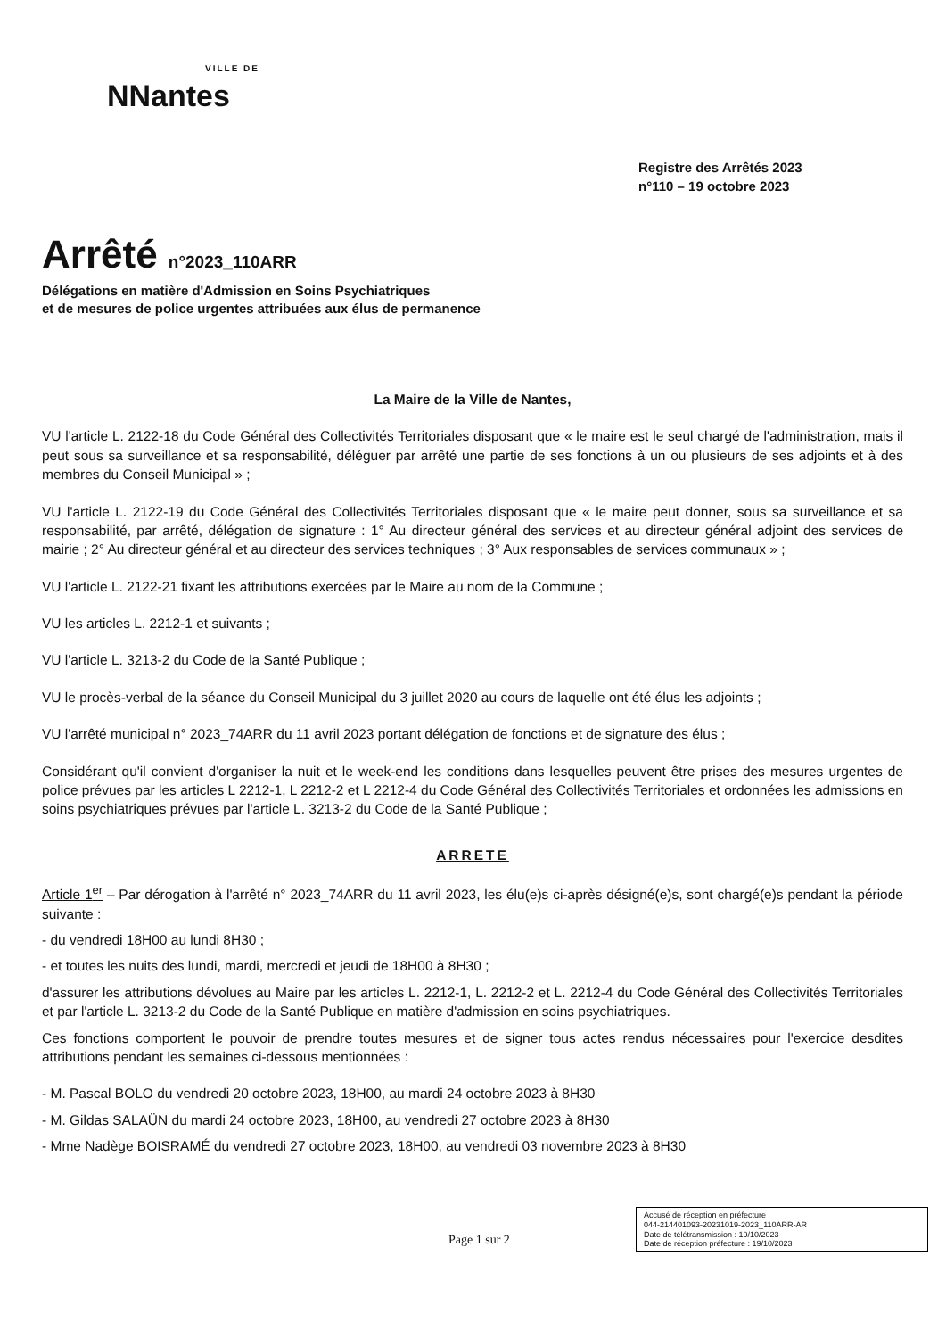VILLE DE
NNantes
Registre des Arrêtés 2023
n°110 – 19 octobre 2023
Arrêté n°2023_110ARR
Délégations en matière d'Admission en Soins Psychiatriques
et de mesures de police urgentes attribuées aux élus de permanence
La Maire de la Ville de Nantes,
VU l'article L. 2122-18 du Code Général des Collectivités Territoriales disposant que « le maire est le seul chargé de l'administration, mais il peut sous sa surveillance et sa responsabilité, déléguer par arrêté une partie de ses fonctions à un ou plusieurs de ses adjoints et à des membres du Conseil Municipal » ;
VU l'article L. 2122-19 du Code Général des Collectivités Territoriales disposant que « le maire peut donner, sous sa surveillance et sa responsabilité, par arrêté, délégation de signature : 1° Au directeur général des services et au directeur général adjoint des services de mairie ; 2° Au directeur général et au directeur des services techniques ; 3° Aux responsables de services communaux » ;
VU l'article L. 2122-21 fixant les attributions exercées par le Maire au nom de la Commune ;
VU les articles L. 2212-1 et suivants ;
VU l'article L. 3213-2 du Code de la Santé Publique ;
VU le procès-verbal de la séance du Conseil Municipal du 3 juillet 2020 au cours de laquelle ont été élus les adjoints ;
VU l'arrêté municipal n° 2023_74ARR du 11 avril 2023 portant délégation de fonctions et de signature des élus ;
Considérant qu'il convient d'organiser la nuit et le week-end les conditions dans lesquelles peuvent être prises des mesures urgentes de police prévues par les articles L 2212-1, L 2212-2 et L 2212-4 du Code Général des Collectivités Territoriales et ordonnées les admissions en soins psychiatriques prévues par l'article L. 3213-2 du Code de la Santé Publique ;
ARRETE
Article 1<sup>er</sup> – Par dérogation à l'arrêté n° 2023_74ARR du 11 avril 2023, les élu(e)s ci-après désigné(e)s, sont chargé(e)s pendant la période suivante :
- du vendredi 18H00 au lundi 8H30 ;
- et toutes les nuits des lundi, mardi, mercredi et jeudi de 18H00 à 8H30 ;
d'assurer les attributions dévolues au Maire par les articles L. 2212-1, L. 2212-2 et L. 2212-4 du Code Général des Collectivités Territoriales et par l'article L. 3213-2 du Code de la Santé Publique en matière d'admission en soins psychiatriques.
Ces fonctions comportent le pouvoir de prendre toutes mesures et de signer tous actes rendus nécessaires pour l'exercice desdites attributions pendant les semaines ci-dessous mentionnées :
- M. Pascal BOLO du vendredi 20 octobre 2023, 18H00, au mardi 24 octobre 2023 à 8H30
- M. Gildas SALAÜN du mardi 24 octobre 2023, 18H00, au vendredi 27 octobre 2023 à 8H30
- Mme Nadège BOISRAMÉ du vendredi 27 octobre 2023, 18H00, au vendredi 03 novembre 2023 à 8H30
Page 1 sur 2
Accusé de réception en préfecture
044-214401093-20231019-2023_110ARR-AR
Date de télétransmission : 19/10/2023
Date de réception préfecture : 19/10/2023